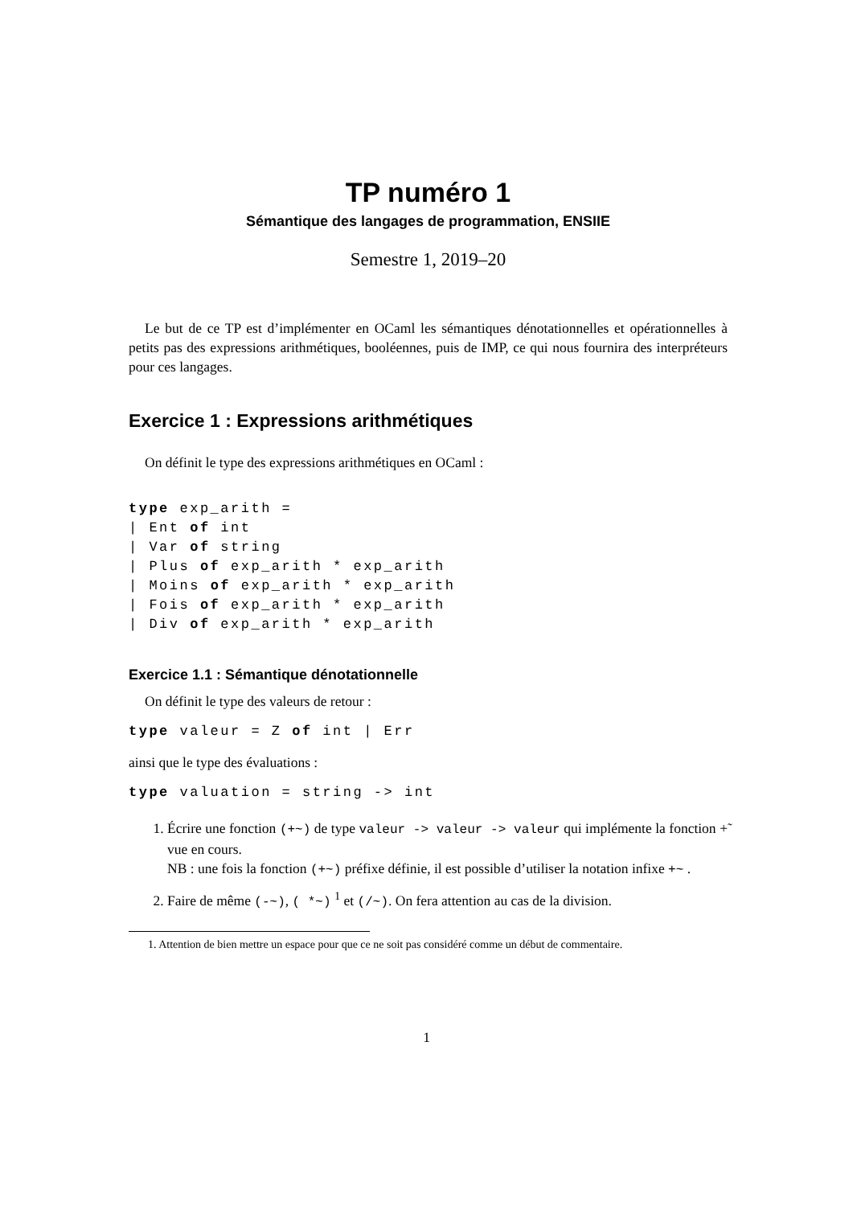TP numéro 1
Sémantique des langages de programmation, ENSIIE
Semestre 1, 2019–20
Le but de ce TP est d’implémenter en OCaml les sémantiques dénotationnelles et opérationnelles à petits pas des expressions arithmétiques, booléennes, puis de IMP, ce qui nous fournira des interpréteurs pour ces langages.
Exercice 1 : Expressions arithmétiques
On définit le type des expressions arithmétiques en OCaml :
type exp_arith =
| Ent of int
| Var of string
| Plus of exp_arith * exp_arith
| Moins of exp_arith * exp_arith
| Fois of exp_arith * exp_arith
| Div of exp_arith * exp_arith
Exercice 1.1 : Sémantique dénotationnelle
On définit le type des valeurs de retour :
type valeur = Z of int | Err
ainsi que le type des évaluations :
type valuation = string -> int
1. Écrire une fonction (+~) de type valeur -> valeur -> valeur qui implémente la fonction +̃ vue en cours.
NB : une fois la fonction (+~) préfixe définie, il est possible d’utiliser la notation infixe +~ .
2. Faire de même (-~), ( *~) <sup>1</sup> et (/~). On fera attention au cas de la division.
1. Attention de bien mettre un espace pour que ce ne soit pas considéré comme un début de commentaire.
1